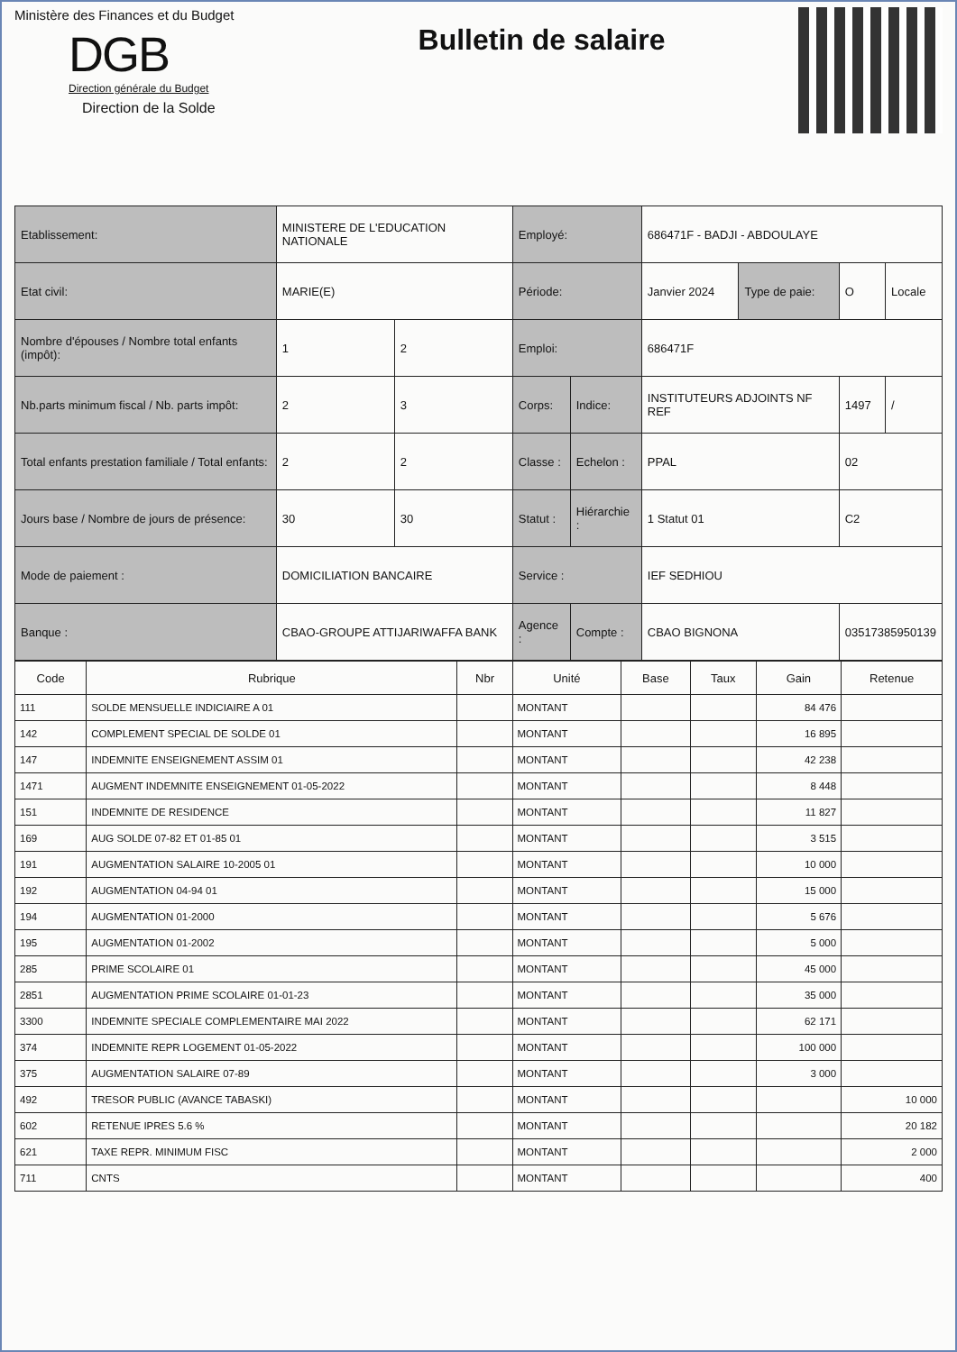Ministère des Finances et du Budget
DGB
Direction générale du Budget
Direction de la Solde
Bulletin de salaire
| Etablissement: | MINISTERE DE L'EDUCATION NATIONALE | | Employé: | | 686471F - BADJI - ABDOULAYE | | | |
| Etat civil: | MARIE(E) | | Période: | | Janvier 2024 | Type de paie: | O | Locale |
| Nombre d'épouses / Nombre total enfants (impôt): | 1 | 2 | Emploi: | | 686471F | | | |
| Nb.parts minimum fiscal / Nb. parts impôt: | 2 | 3 | Corps: | Indice: | INSTITUTEURS ADJOINTS NF REF | | 1497 | / |
| Total enfants prestation familiale / Total enfants: | 2 | 2 | Classe : | Echelon : | PPAL | | 02 | |
| Jours base / Nombre de jours de présence: | 30 | 30 | Statut : | Hiérarchie : | 1 Statut 01 | | C2 | |
| Mode de paiement : | DOMICILIATION BANCAIRE | | Service : | | IEF SEDHIOU | | | |
| Banque : | CBAO-GROUPE ATTIJARIWAFFA BANK | | Agence : | Compte : | CBAO BIGNONA | | 03517385950139 | |
| Code | Rubrique | Nbr | Unité | Base | Taux | Gain | Retenue |
| --- | --- | --- | --- | --- | --- | --- | --- |
| 111 | SOLDE MENSUELLE INDICIAIRE A 01 | | MONTANT | | | 84 476 | |
| 142 | COMPLEMENT SPECIAL DE SOLDE 01 | | MONTANT | | | 16 895 | |
| 147 | INDEMNITE ENSEIGNEMENT ASSIM 01 | | MONTANT | | | 42 238 | |
| 1471 | AUGMENT INDEMNITE ENSEIGNEMENT 01-05-2022 | | MONTANT | | | 8 448 | |
| 151 | INDEMNITE DE RESIDENCE | | MONTANT | | | 11 827 | |
| 169 | AUG SOLDE 07-82 ET 01-85 01 | | MONTANT | | | 3 515 | |
| 191 | AUGMENTATION SALAIRE 10-2005 01 | | MONTANT | | | 10 000 | |
| 192 | AUGMENTATION 04-94 01 | | MONTANT | | | 15 000 | |
| 194 | AUGMENTATION 01-2000 | | MONTANT | | | 5 676 | |
| 195 | AUGMENTATION 01-2002 | | MONTANT | | | 5 000 | |
| 285 | PRIME SCOLAIRE 01 | | MONTANT | | | 45 000 | |
| 2851 | AUGMENTATION PRIME SCOLAIRE 01-01-23 | | MONTANT | | | 35 000 | |
| 3300 | INDEMNITE SPECIALE COMPLEMENTAIRE MAI 2022 | | MONTANT | | | 62 171 | |
| 374 | INDEMNITE REPR LOGEMENT 01-05-2022 | | MONTANT | | | 100 000 | |
| 375 | AUGMENTATION SALAIRE 07-89 | | MONTANT | | | 3 000 | |
| 492 | TRESOR PUBLIC (AVANCE TABASKI) | | MONTANT | | | | 10 000 |
| 602 | RETENUE IPRES 5.6 % | | MONTANT | | | | 20 182 |
| 621 | TAXE REPR. MINIMUM FISC | | MONTANT | | | | 2 000 |
| 711 | CNTS | | MONTANT | | | | 400 |